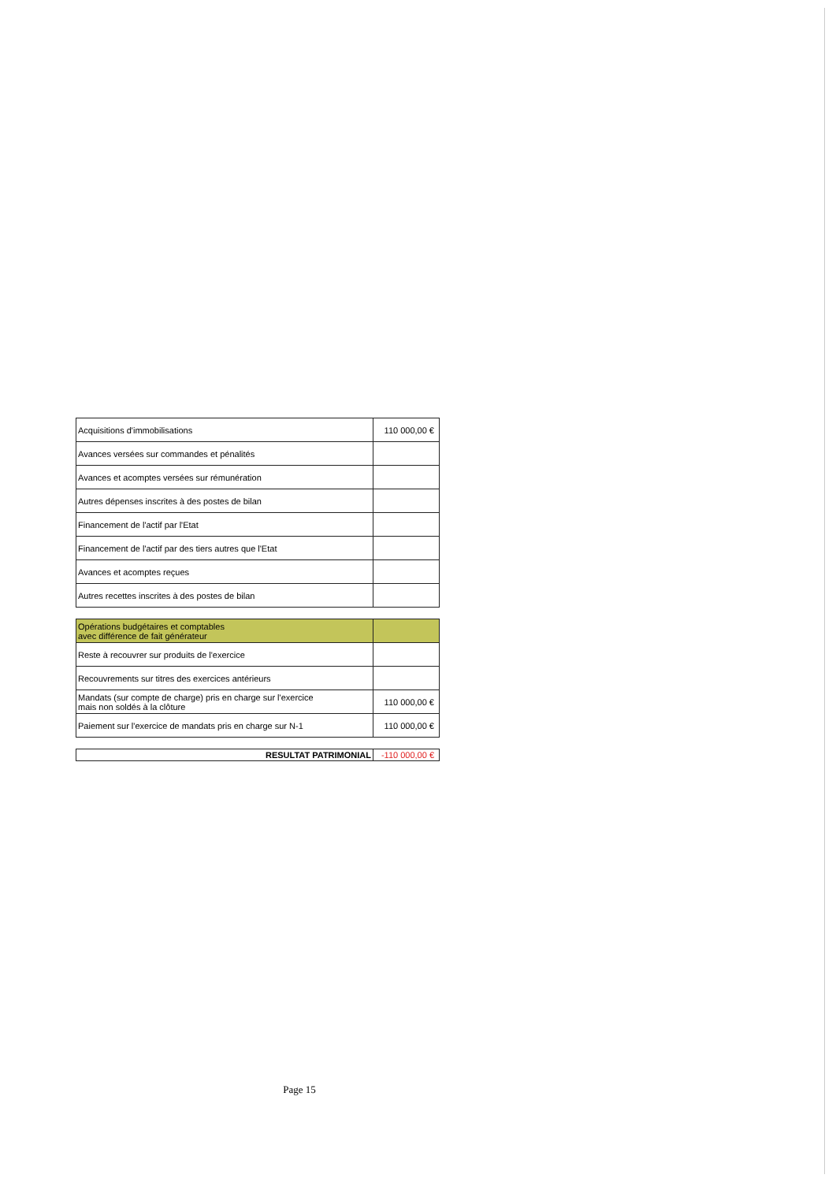| Acquisitions d'immobilisations | 110 000,00 € |
| Avances versées sur commandes et pénalités | |
| Avances et acomptes versées sur rémunération | |
| Autres dépenses inscrites à des postes de bilan | |
| Financement de l'actif par l'Etat | |
| Financement de l'actif par des tiers autres que l'Etat | |
| Avances et acomptes reçues | |
| Autres recettes inscrites à des postes de bilan | |
| Opérations budgétaires et comptables avec différence de fait générateur | |
| Reste à recouvrer sur produits de l'exercice | |
| Recouvrements sur titres des exercices antérieurs | |
| Mandats (sur compte de charge) pris en charge sur l'exercice mais non soldés à la clôture | 110 000,00 € |
| Paiement sur l'exercice de mandats pris en charge sur N-1 | 110 000,00 € |
| RESULTAT PATRIMONIAL | -110 000,00 € |
Page 15